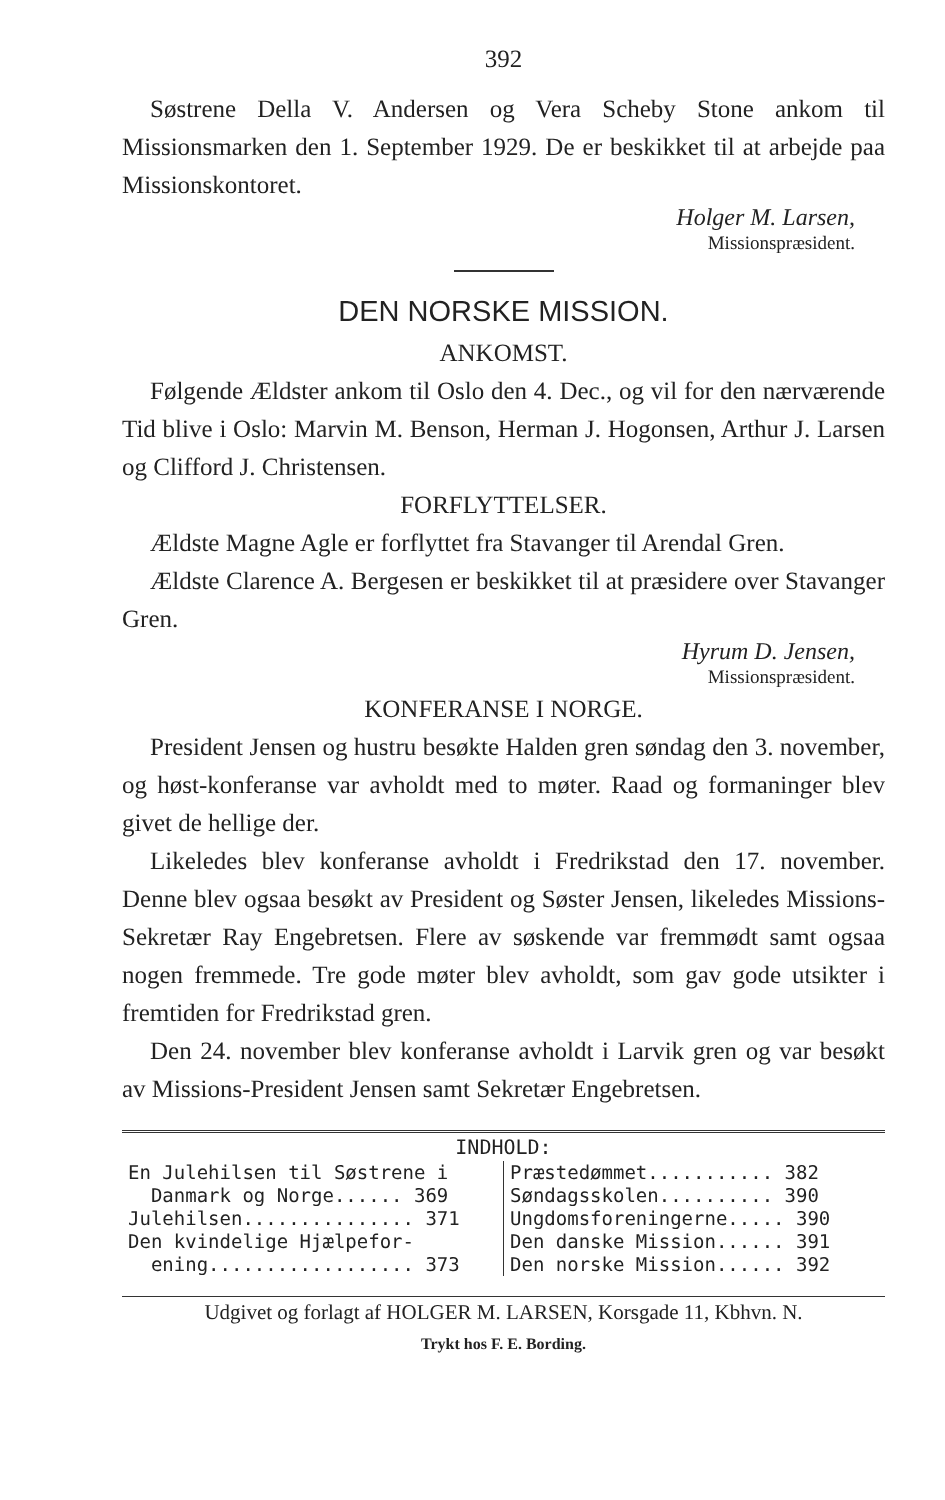392
Søstrene Della V. Andersen og Vera Scheby Stone ankom til Missionsmarken den 1. September 1929. De er beskikket til at arbejde paa Missionskontoret.
Holger M. Larsen,
Missionspræsident.
DEN NORSKE MISSION.
ANKOMST.
Følgende Ældster ankom til Oslo den 4. Dec., og vil for den nærværende Tid blive i Oslo: Marvin M. Benson, Herman J. Hogonsen, Arthur J. Larsen og Clifford J. Christensen.
FORFLYTTELSER.
Ældste Magne Agle er forflyttet fra Stavanger til Arendal Gren.
Ældste Clarence A. Bergesen er beskikket til at præsidere over Stavanger Gren.
Hyrum D. Jensen,
Missionspræsident.
KONFERANSE I NORGE.
President Jensen og hustru besøkte Halden gren søndag den 3. november, og høst-konferanse var avholdt med to møter. Raad og formaninger blev givet de hellige der.
Likeledes blev konferanse avholdt i Fredrikstad den 17. november. Denne blev ogsaa besøkt av President og Søster Jensen, likeledes Missions-Sekretær Ray Engebretsen. Flere av søskende var fremmødt samt ogsaa nogen fremmede. Tre gode møter blev avholdt, som gav gode utsikter i fremtiden for Fredrikstad gren.
Den 24. november blev konferanse avholdt i Larvik gren og var besøkt av Missions-President Jensen samt Sekretær Engebretsen.
INDHOLD:
| En Julehilsen til Søstrene i Danmark og Norge...... 369 Julehilsen............... 371 Den kvindelige Hjælpefor- ening.................. 373 | Præstedømmet........... 382 Søndagsskolen.......... 390 Ungdomsforeningerne..... 390 Den danske Mission...... 391 Den norske Mission...... 392 |
Udgivet og forlagt af HOLGER M. LARSEN, Korsgade 11, Kbhvn. N.
Trykt hos F. E. Bording.